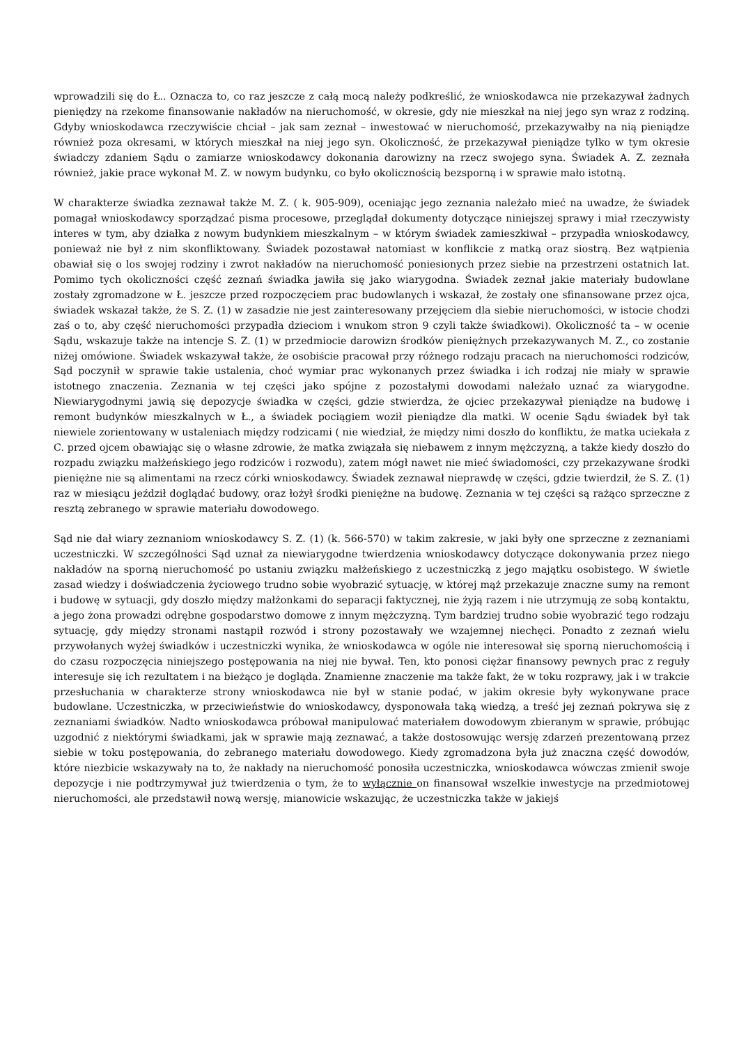wprowadzili się do Ł.. Oznacza to, co raz jeszcze z całą mocą należy podkreślić, że wnioskodawca nie przekazywał żadnych pieniędzy na rzekome finansowanie nakładów na nieruchomość, w okresie, gdy nie mieszkał na niej jego syn wraz z rodziną. Gdyby wnioskodawca rzeczywiście chciał – jak sam zeznał – inwestować w nieruchomość, przekazywałby na nią pieniądze również poza okresami, w których mieszkał na niej jego syn. Okoliczność, że przekazywał pieniądze tylko w tym okresie świadczy zdaniem Sądu o zamiarze wnioskodawcy dokonania darowizny na rzecz swojego syna. Świadek A. Z. zeznała również, jakie prace wykonał M. Z. w nowym budynku, co było okolicznością bezsporną i w sprawie mało istotną.
W charakterze świadka zeznawał także M. Z. ( k. 905-909), oceniając jego zeznania należało mieć na uwadze, że świadek pomagał wnioskodawcy sporządzać pisma procesowe, przeglądał dokumenty dotyczące niniejszej sprawy i miał rzeczywisty interes w tym, aby działka z nowym budynkiem mieszkalnym – w którym świadek zamieszkiwał – przypadła wnioskodawcy, ponieważ nie był z nim skonfliktowany. Świadek pozostawał natomiast w konflikcie z matką oraz siostrą. Bez wątpienia obawiał się o los swojej rodziny i zwrot nakładów na nieruchomość poniesionych przez siebie na przestrzeni ostatnich lat. Pomimo tych okoliczności część zeznań świadka jawiła się jako wiarygodna. Świadek zeznał jakie materiały budowlane zostały zgromadzone w Ł. jeszcze przed rozpoczęciem prac budowlanych i wskazał, że zostały one sfinansowane przez ojca, świadek wskazał także, że S. Z. (1) w zasadzie nie jest zainteresowany przejęciem dla siebie nieruchomości, w istocie chodzi zaś o to, aby część nieruchomości przypadła dzieciom i wnukom stron 9 czyli także świadkowi). Okoliczność ta – w ocenie Sądu, wskazuje także na intencje S. Z. (1) w przedmiocie darowizn środków pieniężnych przekazywanych M. Z., co zostanie niżej omówione. Świadek wskazywał także, że osobiście pracował przy różnego rodzaju pracach na nieruchomości rodziców, Sąd poczynił w sprawie takie ustalenia, choć wymiar prac wykonanych przez świadka i ich rodzaj nie miały w sprawie istotnego znaczenia. Zeznania w tej części jako spójne z pozostałymi dowodami należało uznać za wiarygodne. Niewiarygodnymi jawią się depozycje świadka w części, gdzie stwierdza, że ojciec przekazywał pieniądze na budowę i remont budynków mieszkalnych w Ł., a świadek pociągiem woził pieniądze dla matki. W ocenie Sądu świadek był tak niewiele zorientowany w ustaleniach między rodzicami ( nie wiedział, że między nimi doszło do konfliktu, że matka uciekała z C. przed ojcem obawiając się o własne zdrowie, że matka związała się niebawem z innym mężczyzną, a także kiedy doszło do rozpadu związku małżeńskiego jego rodziców i rozwodu), zatem mógł nawet nie mieć świadomości, czy przekazywane środki pieniężne nie są alimentami na rzecz córki wnioskodawcy. Świadek zeznawał nieprawdę w części, gdzie twierdził, że S. Z. (1) raz w miesiącu jeździł doglądać budowy, oraz łożył środki pieniężne na budowę. Zeznania w tej części są rażąco sprzeczne z resztą zebranego w sprawie materiału dowodowego.
Sąd nie dał wiary zeznaniom wnioskodawcy S. Z. (1) (k. 566-570) w takim zakresie, w jaki były one sprzeczne z zeznaniami uczestniczki. W szczególności Sąd uznał za niewiarygodne twierdzenia wnioskodawcy dotyczące dokonywania przez niego nakładów na sporną nieruchomość po ustaniu związku małżeńskiego z uczestniczką z jego majątku osobistego. W świetle zasad wiedzy i doświadczenia życiowego trudno sobie wyobrazić sytuację, w której mąż przekazuje znaczne sumy na remont i budowę w sytuacji, gdy doszło między małżonkami do separacji faktycznej, nie żyją razem i nie utrzymują ze sobą kontaktu, a jego żona prowadzi odrębne gospodarstwo domowe z innym mężczyzną. Tym bardziej trudno sobie wyobrazić tego rodzaju sytuację, gdy między stronami nastąpił rozwód i strony pozostawały we wzajemnej niechęci. Ponadto z zeznań wielu przywołanych wyżej świadków i uczestniczki wynika, że wnioskodawca w ogóle nie interesował się sporną nieruchomością i do czasu rozpoczęcia niniejszego postępowania na niej nie bywał. Ten, kto ponosi ciężar finansowy pewnych prac z reguły interesuje się ich rezultatem i na bieżąco je dogląda. Znamienne znaczenie ma także fakt, że w toku rozprawy, jak i w trakcie przesłuchania w charakterze strony wnioskodawca nie był w stanie podać, w jakim okresie były wykonywane prace budowlane. Uczestniczka, w przeciwieństwie do wnioskodawcy, dysponowała taką wiedzą, a treść jej zeznań pokrywa się z zeznaniami świadków. Nadto wnioskodawca próbował manipulować materiałem dowodowym zbieranym w sprawie, próbując uzgodnić z niektórymi świadkami, jak w sprawie mają zeznawać, a także dostosowując wersję zdarzeń prezentowaną przez siebie w toku postępowania, do zebranego materiału dowodowego. Kiedy zgromadzona była już znaczna część dowodów, które niezbicie wskazywały na to, że nakłady na nieruchomość ponosiła uczestniczka, wnioskodawca wówczas zmienił swoje depozycje i nie podtrzymywał już twierdzenia o tym, że to wyłącznie on finansował wszelkie inwestycje na przedmiotowej nieruchomości, ale przedstawił nową wersję, mianowicie wskazując, że uczestniczka także w jakiejś